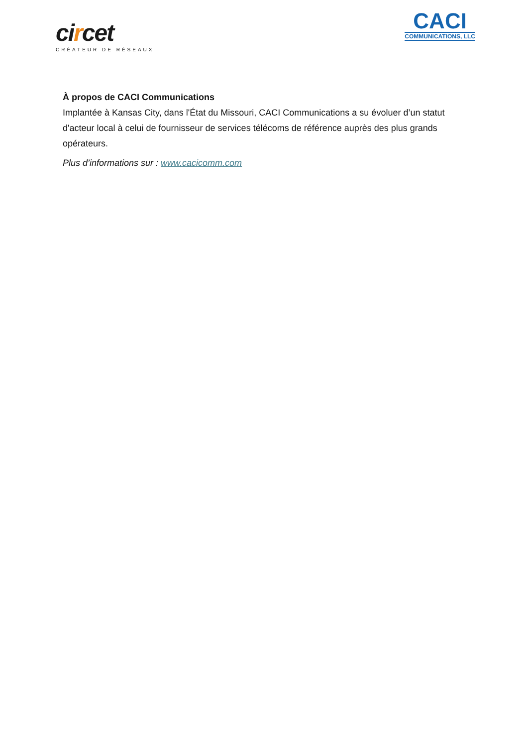circet
CRÉATEUR DE RÉSEAUX
CACI
COMMUNICATIONS, LLC
À propos de CACI Communications
Implantée à Kansas City, dans l'État du Missouri, CACI Communications a su évoluer d’un statut d'acteur local à celui de fournisseur de services télécoms de référence auprès des plus grands opérateurs.
Plus d’informations sur : www.cacicomm.com